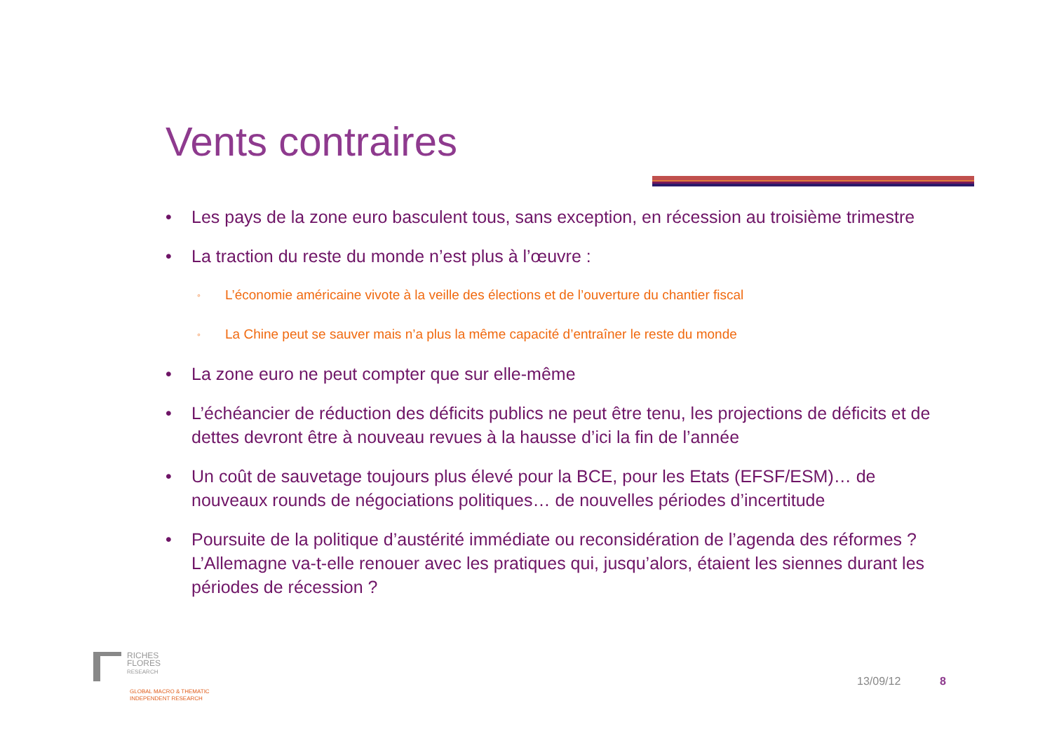Vents contraires
• Les pays de la zone euro basculent tous, sans exception, en récession au troisième trimestre
• La traction du reste du monde n’est plus à l’œuvre :
◦ L’économie américaine vivote à la veille des élections et de l’ouverture du chantier fiscal
◦ La Chine peut se sauver mais n’a plus la même capacité d’entraîner le reste du monde
• La zone euro ne peut compter que sur elle-même
• L’échéancier de réduction des déficits publics ne peut être tenu, les projections de déficits et de dettes devront être à nouveau revues à la hausse d’ici la fin de l’année
• Un coût de sauvetage toujours plus élevé pour la BCE, pour les Etats (EFSF/ESM)… de nouveaux rounds de négociations politiques… de nouvelles périodes d’incertitude
• Poursuite de la politique d’austérité immédiate ou reconsidération de l’agenda des réformes ? L’Allemagne va-t-elle renouer avec les pratiques qui, jusqu’alors, étaient les siennes durant les périodes de récession ?
RICHES
FLORES
RESEARCH
GLOBAL MACRO & THEMATIC
INDEPENDENT RESEARCH
13/09/12 8